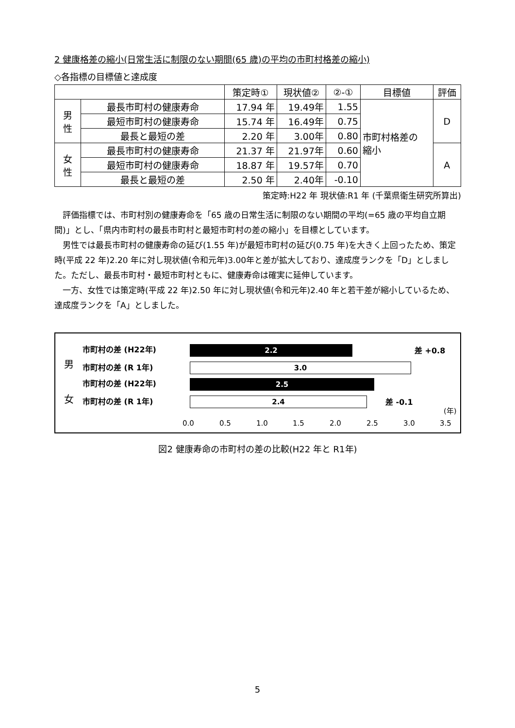2 健康格差の縮小(日常生活に制限のない期間(65 歳)の平均の市町村格差の縮小)
◇各指標の目標値と達成度
| | | 策定時① | 現状値② | ②-① | 目標値 | 評価 |
| --- | --- | --- | --- | --- | --- | --- |
| 男 性 | 最長市町村の健康寿命 | 17.94 年 | 19.49年 | 1.55 | 市町村格差の 縮小 | D |
| | 最短市町村の健康寿命 | 15.74 年 | 16.49年 | 0.75 | | |
| | 最長と最短の差 | 2.20 年 | 3.00年 | 0.80 | | |
| 女 性 | 最長市町村の健康寿命 | 21.37 年 | 21.97年 | 0.60 | | A |
| | 最短市町村の健康寿命 | 18.87 年 | 19.57年 | 0.70 | | |
| | 最長と最短の差 | 2.50 年 | 2.40年 | -0.10 | | |
策定時:H22 年 現状値:R1 年 (千葉県衛生研究所算出)
評価指標では、市町村別の健康寿命を「65 歳の日常生活に制限のない期間の平均(=65 歳の平均自立期間)」とし、「県内市町村の最長市町村と最短市町村の差の縮小」を目標としています。
男性では最長市町村の健康寿命の延び(1.55 年)が最短市町村の延び(0.75 年)を大きく上回ったため、策定時(平成 22 年)2.20 年に対し現状値(令和元年)3.00年と差が拡大しており、達成度ランクを「D」としました。ただし、最長市町村・最短市町村ともに、健康寿命は確実に延伸しています。
一方、女性では策定時(平成 22 年)2.50 年に対し現状値(令和元年)2.40 年と若干差が縮小しているため、達成度ランクを「A」としました。
男
市町村の差 (H22年)
市町村の差 (R 1年)
女
市町村の差 (H22年)
市町村の差 (R 1年)
2.2 差 +0.8
3.0
2.5
2.4 差 -0.1
0.0 0.5 1.0 1.5 2.0 2.5 3.0 3.5
(年)
図2 健康寿命の市町村の差の比較(H22 年と R1年)
5